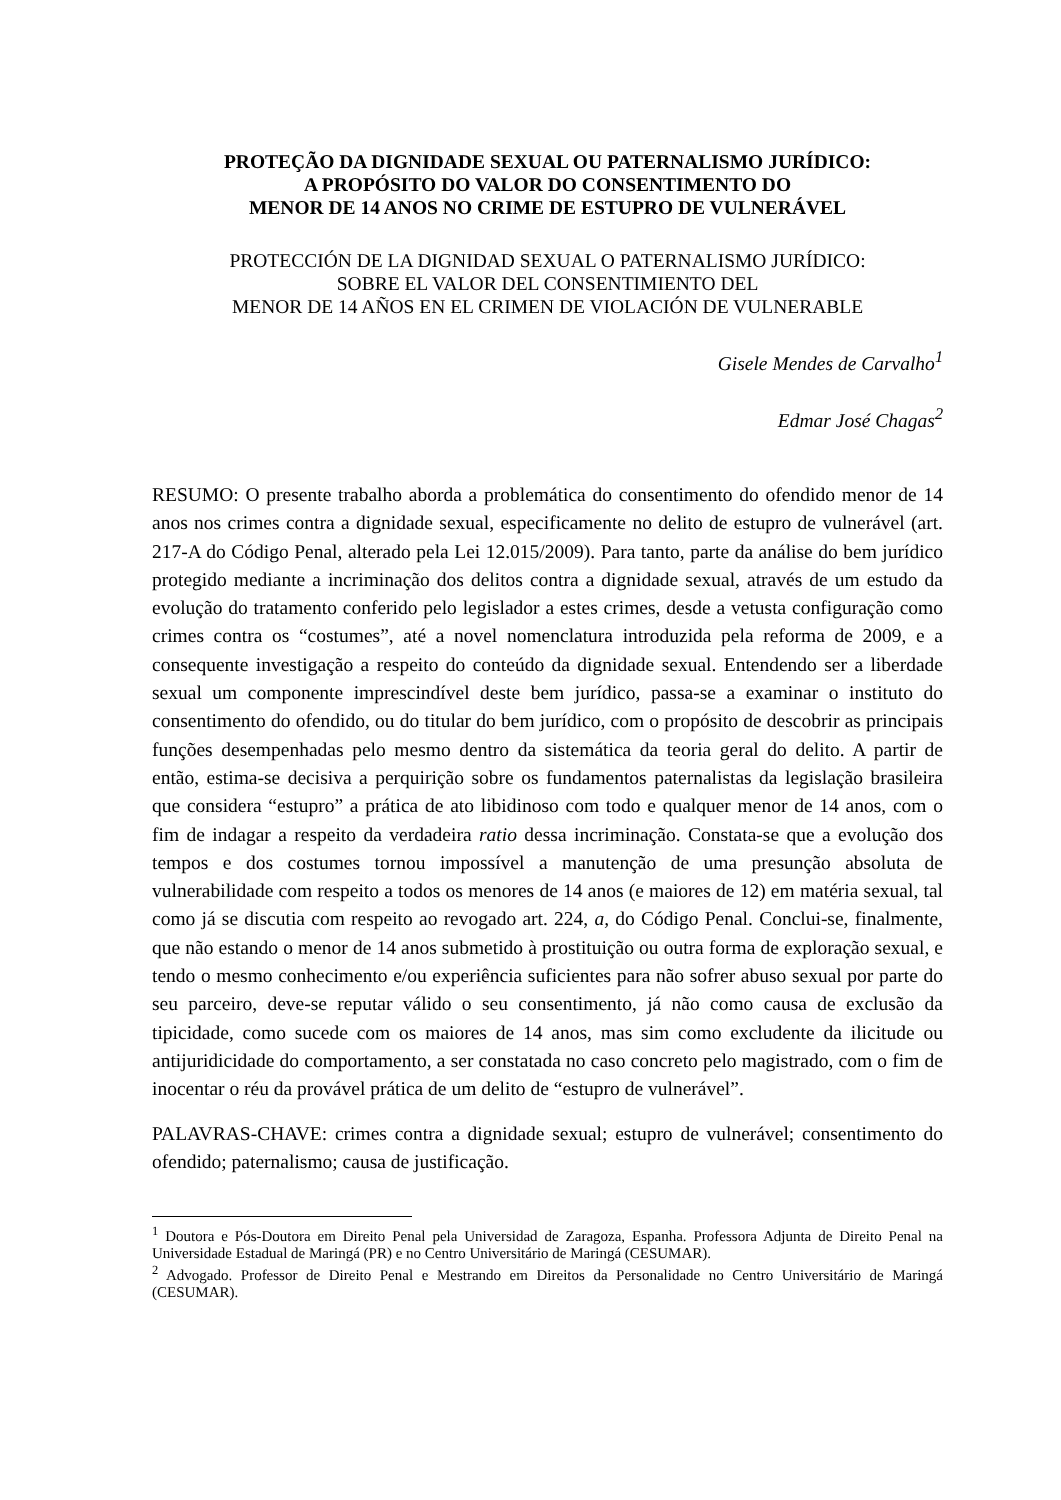PROTEÇÃO DA DIGNIDADE SEXUAL OU PATERNALISMO JURÍDICO:
A PROPÓSITO DO VALOR DO CONSENTIMENTO DO
MENOR DE 14 ANOS NO CRIME DE ESTUPRO DE VULNERÁVEL
PROTECCIÓN DE LA DIGNIDAD SEXUAL O PATERNALISMO JURÍDICO:
SOBRE EL VALOR DEL CONSENTIMIENTO DEL
MENOR DE 14 AÑOS EN EL CRIMEN DE VIOLACIÓN DE VULNERABLE
Gisele Mendes de Carvalho<sup>1</sup>
Edmar José Chagas<sup>2</sup>
RESUMO: O presente trabalho aborda a problemática do consentimento do ofendido menor de 14 anos nos crimes contra a dignidade sexual, especificamente no delito de estupro de vulnerável (art. 217-A do Código Penal, alterado pela Lei 12.015/2009). Para tanto, parte da análise do bem jurídico protegido mediante a incriminação dos delitos contra a dignidade sexual, através de um estudo da evolução do tratamento conferido pelo legislador a estes crimes, desde a vetusta configuração como crimes contra os “costumes”, até a novel nomenclatura introduzida pela reforma de 2009, e a consequente investigação a respeito do conteúdo da dignidade sexual. Entendendo ser a liberdade sexual um componente imprescindível deste bem jurídico, passa-se a examinar o instituto do consentimento do ofendido, ou do titular do bem jurídico, com o propósito de descobrir as principais funções desempenhadas pelo mesmo dentro da sistemática da teoria geral do delito. A partir de então, estima-se decisiva a perquirição sobre os fundamentos paternalistas da legislação brasileira que considera “estupro” a prática de ato libidinoso com todo e qualquer menor de 14 anos, com o fim de indagar a respeito da verdadeira ratio dessa incriminação. Constata-se que a evolução dos tempos e dos costumes tornou impossível a manutenção de uma presunção absoluta de vulnerabilidade com respeito a todos os menores de 14 anos (e maiores de 12) em matéria sexual, tal como já se discutia com respeito ao revogado art. 224, a, do Código Penal. Conclui-se, finalmente, que não estando o menor de 14 anos submetido à prostituição ou outra forma de exploração sexual, e tendo o mesmo conhecimento e/ou experiência suficientes para não sofrer abuso sexual por parte do seu parceiro, deve-se reputar válido o seu consentimento, já não como causa de exclusão da tipicidade, como sucede com os maiores de 14 anos, mas sim como excludente da ilicitude ou antijuridicidade do comportamento, a ser constatada no caso concreto pelo magistrado, com o fim de inocentar o réu da provável prática de um delito de “estupro de vulnerável”.
PALAVRAS-CHAVE: crimes contra a dignidade sexual; estupro de vulnerável; consentimento do ofendido; paternalismo; causa de justificação.
<sup>1</sup> Doutora e Pós-Doutora em Direito Penal pela Universidad de Zaragoza, Espanha. Professora Adjunta de Direito Penal na Universidade Estadual de Maringá (PR) e no Centro Universitário de Maringá (CESUMAR).
<sup>2</sup> Advogado. Professor de Direito Penal e Mestrando em Direitos da Personalidade no Centro Universitário de Maringá (CESUMAR).